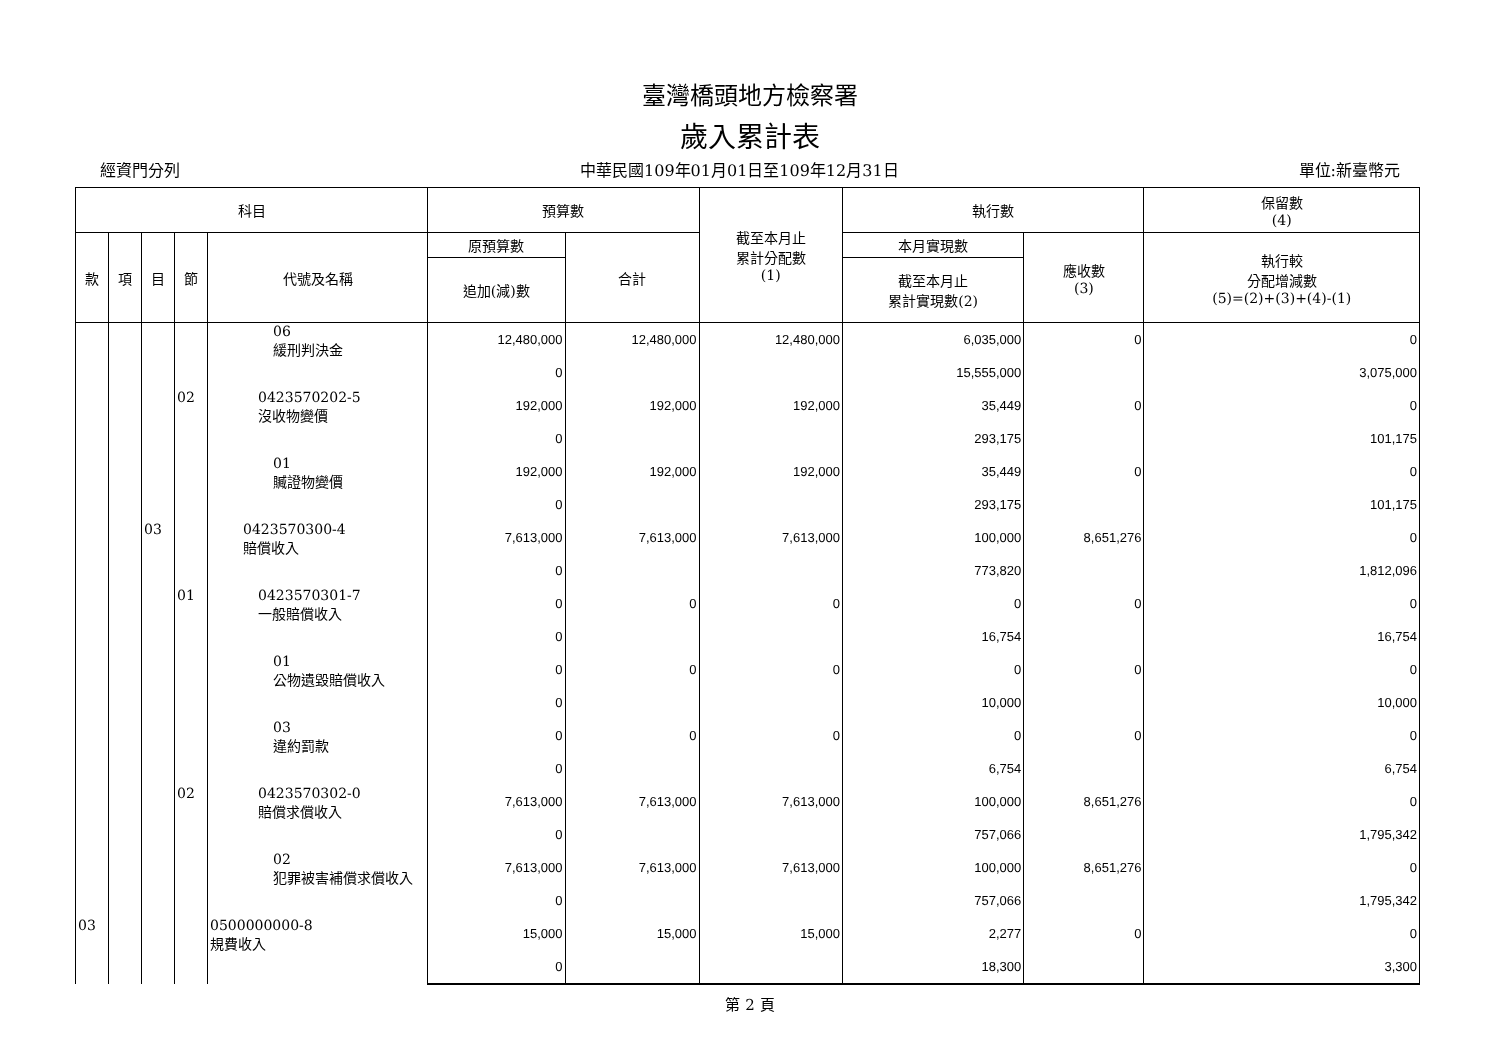臺灣橋頭地方檢察署
歲入累計表
經資門分列 中華民國109年01月01日至109年12月31日 單位:新臺幣元
| 科目 | | | | | 預算數 | | 截至本月止 累計分配數 (1) | 執行數 | | 保留數 (4) |
| --- | --- | --- | --- | --- | --- | --- | --- | --- | --- | --- |
| 款 | 項 | 目 | 節 | 代號及名稱 | 原預算數 | 合計 | | 本月實現數 | 應收數 (3) | 執行較 分配增減數 (5)=(2)+(3)+(4)-(1) |
| | | | | | 追加(減)數 | | | 截至本月止 累計實現數(2) | | |
| | | | | 06 緩刑判決金 | 12,480,000 | 12,480,000 | 12,480,000 | 6,035,000 | 0 | 0 |
| | | | | | 0 | | | 15,555,000 | | 3,075,000 |
| | | | 02 | 0423570202-5 沒收物變價 | 192,000 | 192,000 | 192,000 | 35,449 | 0 | 0 |
| | | | | | 0 | | | 293,175 | | 101,175 |
| | | | | 01 贓證物變價 | 192,000 | 192,000 | 192,000 | 35,449 | 0 | 0 |
| | | | | | 0 | | | 293,175 | | 101,175 |
| | | 03 | | 0423570300-4 賠償收入 | 7,613,000 | 7,613,000 | 7,613,000 | 100,000 | 8,651,276 | 0 |
| | | | | | 0 | | | 773,820 | | 1,812,096 |
| | | | 01 | 0423570301-7 一般賠償收入 | 0 | 0 | 0 | 0 | 0 | 0 |
| | | | | | 0 | | | 16,754 | | 16,754 |
| | | | | 01 公物遺毀賠償收入 | 0 | 0 | 0 | 0 | 0 | 0 |
| | | | | | 0 | | | 10,000 | | 10,000 |
| | | | | 03 違約罰款 | 0 | 0 | 0 | 0 | 0 | 0 |
| | | | | | 0 | | | 6,754 | | 6,754 |
| | | | 02 | 0423570302-0 賠償求償收入 | 7,613,000 | 7,613,000 | 7,613,000 | 100,000 | 8,651,276 | 0 |
| | | | | | 0 | | | 757,066 | | 1,795,342 |
| | | | | 02 犯罪被害補償求償收入 | 7,613,000 | 7,613,000 | 7,613,000 | 100,000 | 8,651,276 | 0 |
| | | | | | 0 | | | 757,066 | | 1,795,342 |
| 03 | | | | 0500000000-8 規費收入 | 15,000 | 15,000 | 15,000 | 2,277 | 0 | 0 |
| | | | | | 0 | | | 18,300 | | 3,300 |
第 2 頁